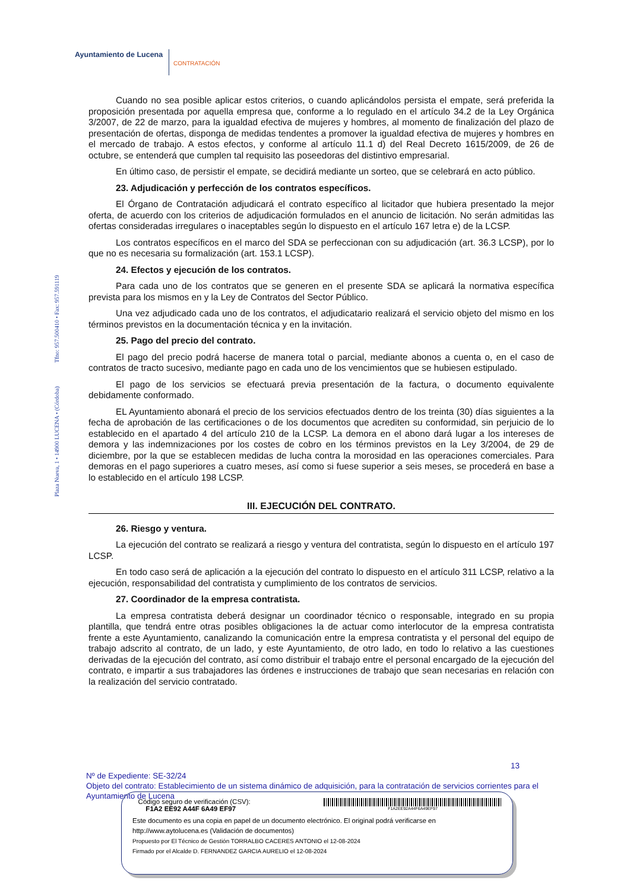Ayuntamiento de Lucena
CONTRATACIÓN
Plaza Nueva, 1 • 14900 LUCENA • (Córdoba) Tfno: 957.500410 • Fax: 957.591119
Cuando no sea posible aplicar estos criterios, o cuando aplicándolos persista el empate, será preferida la proposición presentada por aquella empresa que, conforme a lo regulado en el artículo 34.2 de la Ley Orgánica 3/2007, de 22 de marzo, para la igualdad efectiva de mujeres y hombres, al momento de finalización del plazo de presentación de ofertas, disponga de medidas tendentes a promover la igualdad efectiva de mujeres y hombres en el mercado de trabajo. A estos efectos, y conforme al artículo 11.1 d) del Real Decreto 1615/2009, de 26 de octubre, se entenderá que cumplen tal requisito las poseedoras del distintivo empresarial.
En último caso, de persistir el empate, se decidirá mediante un sorteo, que se celebrará en acto público.
23. Adjudicación y perfección de los contratos específicos.
El Órgano de Contratación adjudicará el contrato específico al licitador que hubiera presentado la mejor oferta, de acuerdo con los criterios de adjudicación formulados en el anuncio de licitación. No serán admitidas las ofertas consideradas irregulares o inaceptables según lo dispuesto en el artículo 167 letra e) de la LCSP.
Los contratos específicos en el marco del SDA se perfeccionan con su adjudicación (art. 36.3 LCSP), por lo que no es necesaria su formalización (art. 153.1 LCSP).
24. Efectos y ejecución de los contratos.
Para cada uno de los contratos que se generen en el presente SDA se aplicará la normativa específica prevista para los mismos en y la Ley de Contratos del Sector Público.
Una vez adjudicado cada uno de los contratos, el adjudicatario realizará el servicio objeto del mismo en los términos previstos en la documentación técnica y en la invitación.
25. Pago del precio del contrato.
El pago del precio podrá hacerse de manera total o parcial, mediante abonos a cuenta o, en el caso de contratos de tracto sucesivo, mediante pago en cada uno de los vencimientos que se hubiesen estipulado.
El pago de los servicios se efectuará previa presentación de la factura, o documento equivalente debidamente conformado.
EL Ayuntamiento abonará el precio de los servicios efectuados dentro de los treinta (30) días siguientes a la fecha de aprobación de las certificaciones o de los documentos que acrediten su conformidad, sin perjuicio de lo establecido en el apartado 4 del artículo 210 de la LCSP. La demora en el abono dará lugar a los intereses de demora y las indemnizaciones por los costes de cobro en los términos previstos en la Ley 3/2004, de 29 de diciembre, por la que se establecen medidas de lucha contra la morosidad en las operaciones comerciales. Para demoras en el pago superiores a cuatro meses, así como si fuese superior a seis meses, se procederá en base a lo establecido en el artículo 198 LCSP.
III. EJECUCIÓN DEL CONTRATO.
26. Riesgo y ventura.
La ejecución del contrato se realizará a riesgo y ventura del contratista, según lo dispuesto en el artículo 197 LCSP.
En todo caso será de aplicación a la ejecución del contrato lo dispuesto en el artículo 311 LCSP, relativo a la ejecución, responsabilidad del contratista y cumplimiento de los contratos de servicios.
27. Coordinador de la empresa contratista.
La empresa contratista deberá designar un coordinador técnico o responsable, integrado en su propia plantilla, que tendrá entre otras posibles obligaciones la de actuar como interlocutor de la empresa contratista frente a este Ayuntamiento, canalizando la comunicación entre la empresa contratista y el personal del equipo de trabajo adscrito al contrato, de un lado, y este Ayuntamiento, de otro lado, en todo lo relativo a las cuestiones derivadas de la ejecución del contrato, así como distribuir el trabajo entre el personal encargado de la ejecución del contrato, e impartir a sus trabajadores las órdenes e instrucciones de trabajo que sean necesarias en relación con la realización del servicio contratado.
13
Nº de Expediente: SE-32/24
Objeto del contrato: Establecimiento de un sistema dinámico de adquisición, para la contratación de servicios corrientes para el Ayuntamiento de Lucena
Código seguro de verificación (CSV):
F1A2 EE92 A44F 6A49 EF97
F1A2EE92A44F6A49EF97
Este documento es una copia en papel de un documento electrónico. El original podrá verificarse en
http://www.aytolucena.es (Validación de documentos)
Propuesto por El Técnico de Gestión TORRALBO CACERES ANTONIO el 12-08-2024
Firmado por el Alcalde D. FERNANDEZ GARCIA AURELIO el 12-08-2024